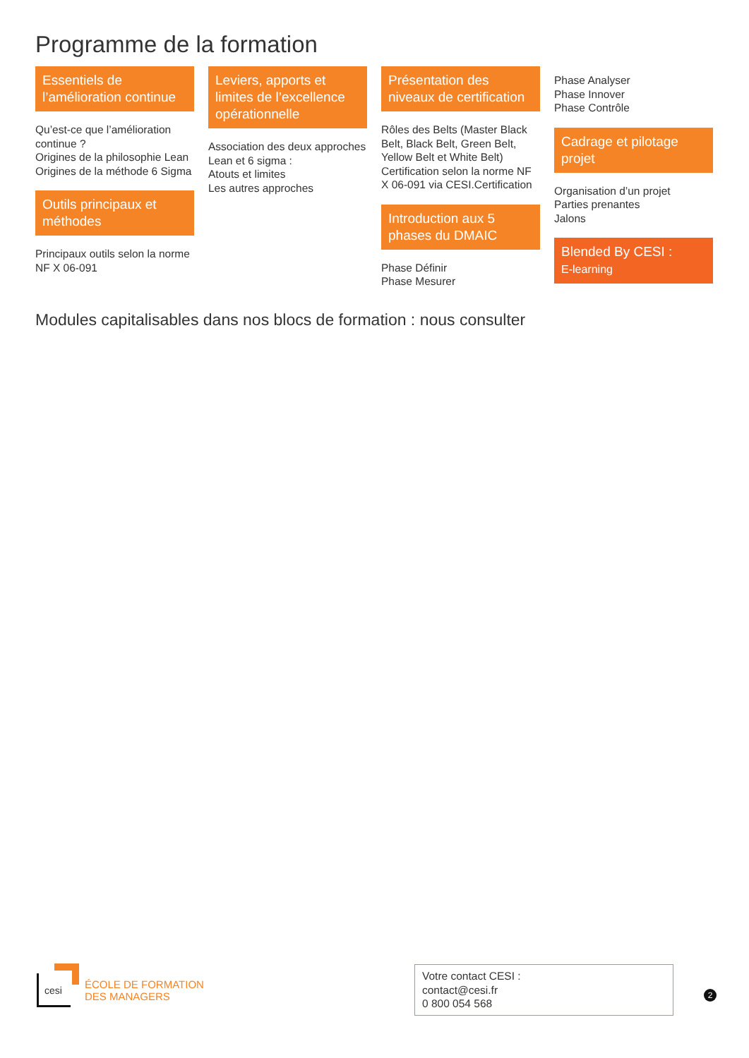Programme de la formation
Essentiels de l’amélioration continue
Qu’est-ce que l’amélioration continue ?
Origines de la philosophie Lean
Origines de la méthode 6 Sigma
Outils principaux et méthodes
Principaux outils selon la norme NF X 06-091
Leviers, apports et limites de l’excellence opérationnelle
Association des deux approches Lean et 6 sigma :
Atouts et limites
Les autres approches
Présentation des niveaux de certification
Rôles des Belts (Master Black Belt, Black Belt, Green Belt, Yellow Belt et White Belt)
Certification selon la norme NF X 06-091 via CESI.Certification
Introduction aux 5 phases du DMAIC
Phase Définir
Phase Mesurer
Phase Analyser
Phase Innover
Phase Contrôle
Cadrage et pilotage projet
Organisation d’un projet
Parties prenantes
Jalons
Blended By CESI :
E-learning
Modules capitalisables dans nos blocs de formation : nous consulter
cesi
ÉCOLE DE FORMATION
DES MANAGERS
Votre contact CESI :
contact@cesi.fr
0 800 054 568
2